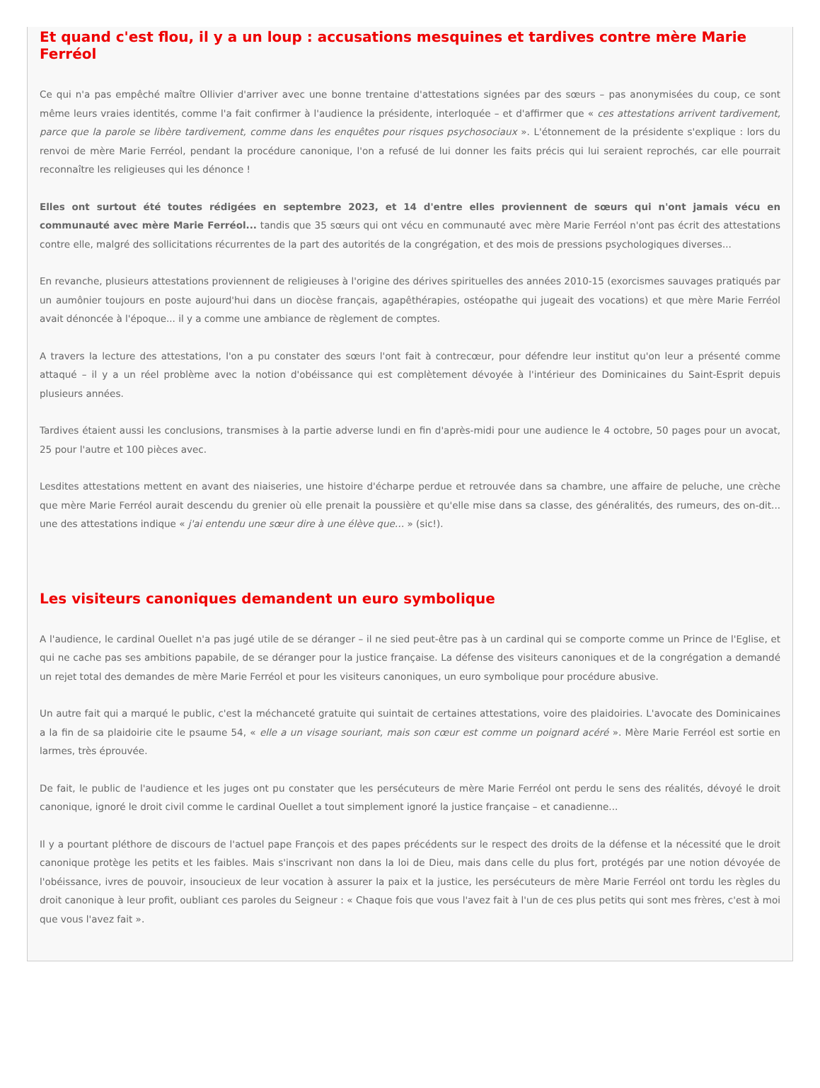Et quand c'est flou, il y a un loup : accusations mesquines et tardives contre mère Marie Ferréol
Ce qui n'a pas empêché maître Ollivier d'arriver avec une bonne trentaine d'attestations signées par des sœurs – pas anonymisées du coup, ce sont même leurs vraies identités, comme l'a fait confirmer à l'audience la présidente, interloquée – et d'affirmer que « ces attestations arrivent tardivement, parce que la parole se libère tardivement, comme dans les enquêtes pour risques psychosociaux ». L'étonnement de la présidente s'explique : lors du renvoi de mère Marie Ferréol, pendant la procédure canonique, l'on a refusé de lui donner les faits précis qui lui seraient reprochés, car elle pourrait reconnaître les religieuses qui les dénonce !
Elles ont surtout été toutes rédigées en septembre 2023, et 14 d'entre elles proviennent de sœurs qui n'ont jamais vécu en communauté avec mère Marie Ferréol... tandis que 35 sœurs qui ont vécu en communauté avec mère Marie Ferréol n'ont pas écrit des attestations contre elle, malgré des sollicitations récurrentes de la part des autorités de la congrégation, et des mois de pressions psychologiques diverses...
En revanche, plusieurs attestations proviennent de religieuses à l'origine des dérives spirituelles des années 2010-15 (exorcismes sauvages pratiqués par un aumônier toujours en poste aujourd'hui dans un diocèse français, agapêthérapies, ostéopathe qui jugeait des vocations) et que mère Marie Ferréol avait dénoncée à l'époque... il y a comme une ambiance de règlement de comptes.
A travers la lecture des attestations, l'on a pu constater des sœurs l'ont fait à contrecœur, pour défendre leur institut qu'on leur a présenté comme attaqué – il y a un réel problème avec la notion d'obéissance qui est complètement dévoyée à l'intérieur des Dominicaines du Saint-Esprit depuis plusieurs années.
Tardives étaient aussi les conclusions, transmises à la partie adverse lundi en fin d'après-midi pour une audience le 4 octobre, 50 pages pour un avocat, 25 pour l'autre et 100 pièces avec.
Lesdites attestations mettent en avant des niaiseries, une histoire d'écharpe perdue et retrouvée dans sa chambre, une affaire de peluche, une crèche que mère Marie Ferréol aurait descendu du grenier où elle prenait la poussière et qu'elle mise dans sa classe, des généralités, des rumeurs, des on-dit... une des attestations indique « j'ai entendu une sœur dire à une élève que… » (sic!).
Les visiteurs canoniques demandent un euro symbolique
A l'audience, le cardinal Ouellet n'a pas jugé utile de se déranger – il ne sied peut-être pas à un cardinal qui se comporte comme un Prince de l'Eglise, et qui ne cache pas ses ambitions papabile, de se déranger pour la justice française. La défense des visiteurs canoniques et de la congrégation a demandé un rejet total des demandes de mère Marie Ferréol et pour les visiteurs canoniques, un euro symbolique pour procédure abusive.
Un autre fait qui a marqué le public, c'est la méchanceté gratuite qui suintait de certaines attestations, voire des plaidoiries. L'avocate des Dominicaines a la fin de sa plaidoirie cite le psaume 54, « elle a un visage souriant, mais son cœur est comme un poignard acéré ». Mère Marie Ferréol est sortie en larmes, très éprouvée.
De fait, le public de l'audience et les juges ont pu constater que les persécuteurs de mère Marie Ferréol ont perdu le sens des réalités, dévoyé le droit canonique, ignoré le droit civil comme le cardinal Ouellet a tout simplement ignoré la justice française – et canadienne...
Il y a pourtant pléthore de discours de l'actuel pape François et des papes précédents sur le respect des droits de la défense et la nécessité que le droit canonique protège les petits et les faibles. Mais s'inscrivant non dans la loi de Dieu, mais dans celle du plus fort, protégés par une notion dévoyée de l'obéissance, ivres de pouvoir, insoucieux de leur vocation à assurer la paix et la justice, les persécuteurs de mère Marie Ferréol ont tordu les règles du droit canonique à leur profit, oubliant ces paroles du Seigneur : « Chaque fois que vous l'avez fait à l'un de ces plus petits qui sont mes frères, c'est à moi que vous l'avez fait ».